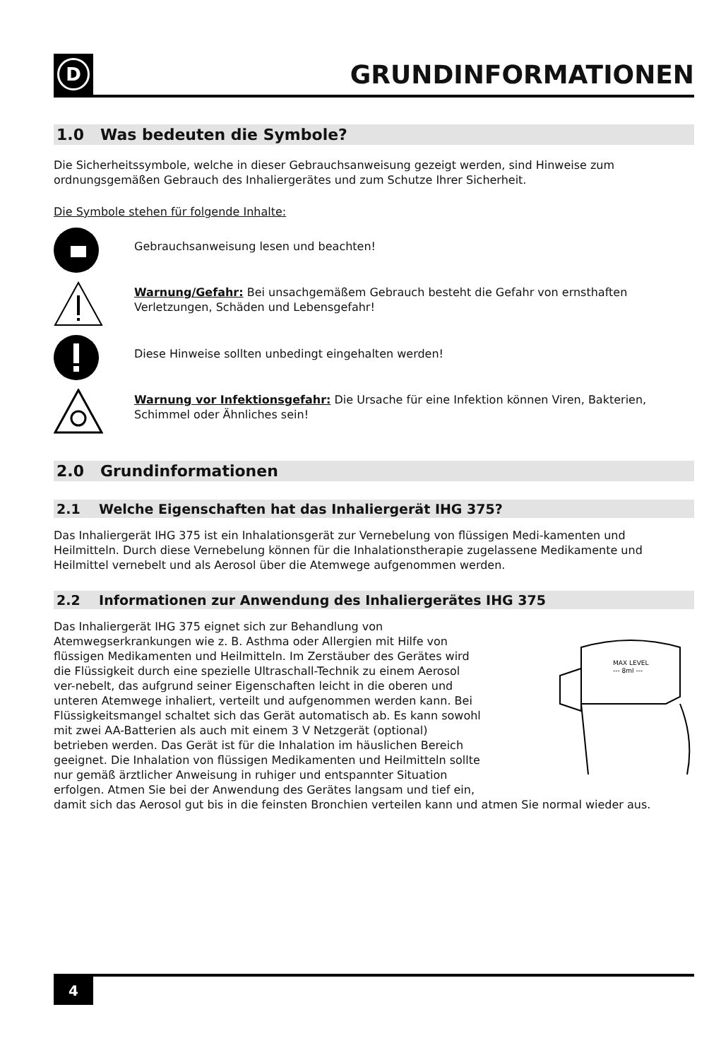D
GRUNDINFORMATIONEN
1.0 Was bedeuten die Symbole?
Die Sicherheitssymbole, welche in dieser Gebrauchsanweisung gezeigt werden, sind Hinweise zum ordnungsgemäßen Gebrauch des Inhaliergerätes und zum Schutze Ihrer Sicherheit.
Die Symbole stehen für folgende Inhalte:
Gebrauchsanweisung lesen und beachten!
Warnung/Gefahr: Bei unsachgemäßem Gebrauch besteht die Gefahr von ernsthaften Verletzungen, Schäden und Lebensgefahr!
Diese Hinweise sollten unbedingt eingehalten werden!
Warnung vor Infektionsgefahr: Die Ursache für eine Infektion können Viren, Bakterien, Schimmel oder Ähnliches sein!
2.0 Grundinformationen
2.1 Welche Eigenschaften hat das Inhaliergerät IHG 375?
Das Inhaliergerät IHG 375 ist ein Inhalationsgerät zur Vernebelung von flüssigen Medi-kamenten und Heilmitteln. Durch diese Vernebelung können für die Inhalationstherapie zugelassene Medikamente und Heilmittel vernebelt und als Aerosol über die Atemwege aufgenommen werden.
2.2 Informationen zur Anwendung des Inhaliergerätes IHG 375
MAX LEVEL
--- 8ml ---
Das Inhaliergerät IHG 375 eignet sich zur Behandlung von Atemwegserkrankungen wie z. B. Asthma oder Allergien mit Hilfe von flüssigen Medikamenten und Heilmitteln. Im Zerstäuber des Gerätes wird die Flüssigkeit durch eine spezielle Ultraschall-Technik zu einem Aerosol ver-nebelt, das aufgrund seiner Eigenschaften leicht in die oberen und unteren Atemwege inhaliert, verteilt und aufgenommen werden kann. Bei Flüssigkeitsmangel schaltet sich das Gerät automatisch ab. Es kann sowohl mit zwei AA-Batterien als auch mit einem 3 V Netzgerät (optional) betrieben werden. Das Gerät ist für die Inhalation im häuslichen Bereich geeignet. Die Inhalation von flüssigen Medikamenten und Heilmitteln sollte nur gemäß ärztlicher Anweisung in ruhiger und entspannter Situation erfolgen. Atmen Sie bei der Anwendung des Gerätes langsam und tief ein, damit sich das Aerosol gut bis in die feinsten Bronchien verteilen kann und atmen Sie normal wieder aus.
4